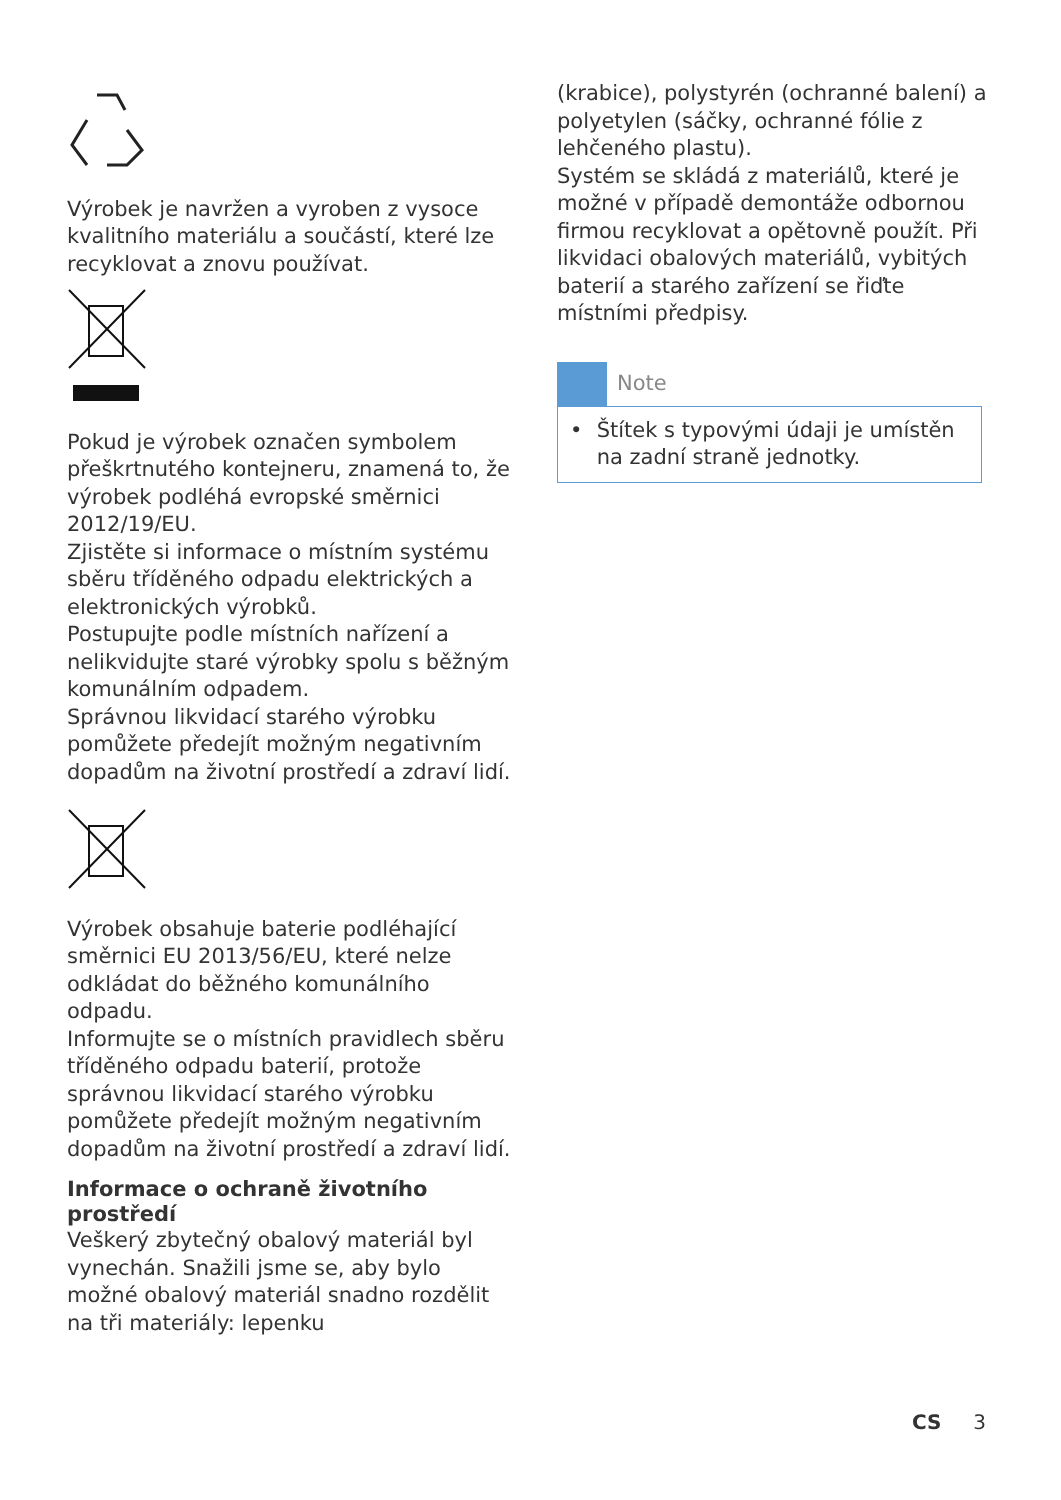Výrobek je navržen a vyroben z vysoce kvalitního materiálu a součástí, které lze recyklovat a znovu používat.
Pokud je výrobek označen symbolem přeškrtnutého kontejneru, znamená to, že výrobek podléhá evropské směrnici 2012/19/EU.
Zjistěte si informace o místním systému sběru tříděného odpadu elektrických a elektronických výrobků.
Postupujte podle místních nařízení a nelikvidujte staré výrobky spolu s běžným komunálním odpadem.
Správnou likvidací starého výrobku pomůžete předejít možným negativním dopadům na životní prostředí a zdraví lidí.
Výrobek obsahuje baterie podléhající směrnici EU 2013/56/EU, které nelze odkládat do běžného komunálního odpadu.
Informujte se o místních pravidlech sběru tříděného odpadu baterií, protože správnou likvidací starého výrobku pomůžete předejít možným negativním dopadům na životní prostředí a zdraví lidí.
Informace o ochraně životního prostředí
Veškerý zbytečný obalový materiál byl vynechán. Snažili jsme se, aby bylo možné obalový materiál snadno rozdělit na tři materiály: lepenku
(krabice), polystyrén (ochranné balení) a polyetylen (sáčky, ochranné fólie z lehčeného plastu).
Systém se skládá z materiálů, které je možné v případě demontáže odbornou firmou recyklovat a opětovně použít. Při likvidaci obalových materiálů, vybitých baterií a starého zařízení se řiďte místními předpisy.
Note
• Štítek s typovými údaji je umístěn na zadní straně jednotky.
CS 3